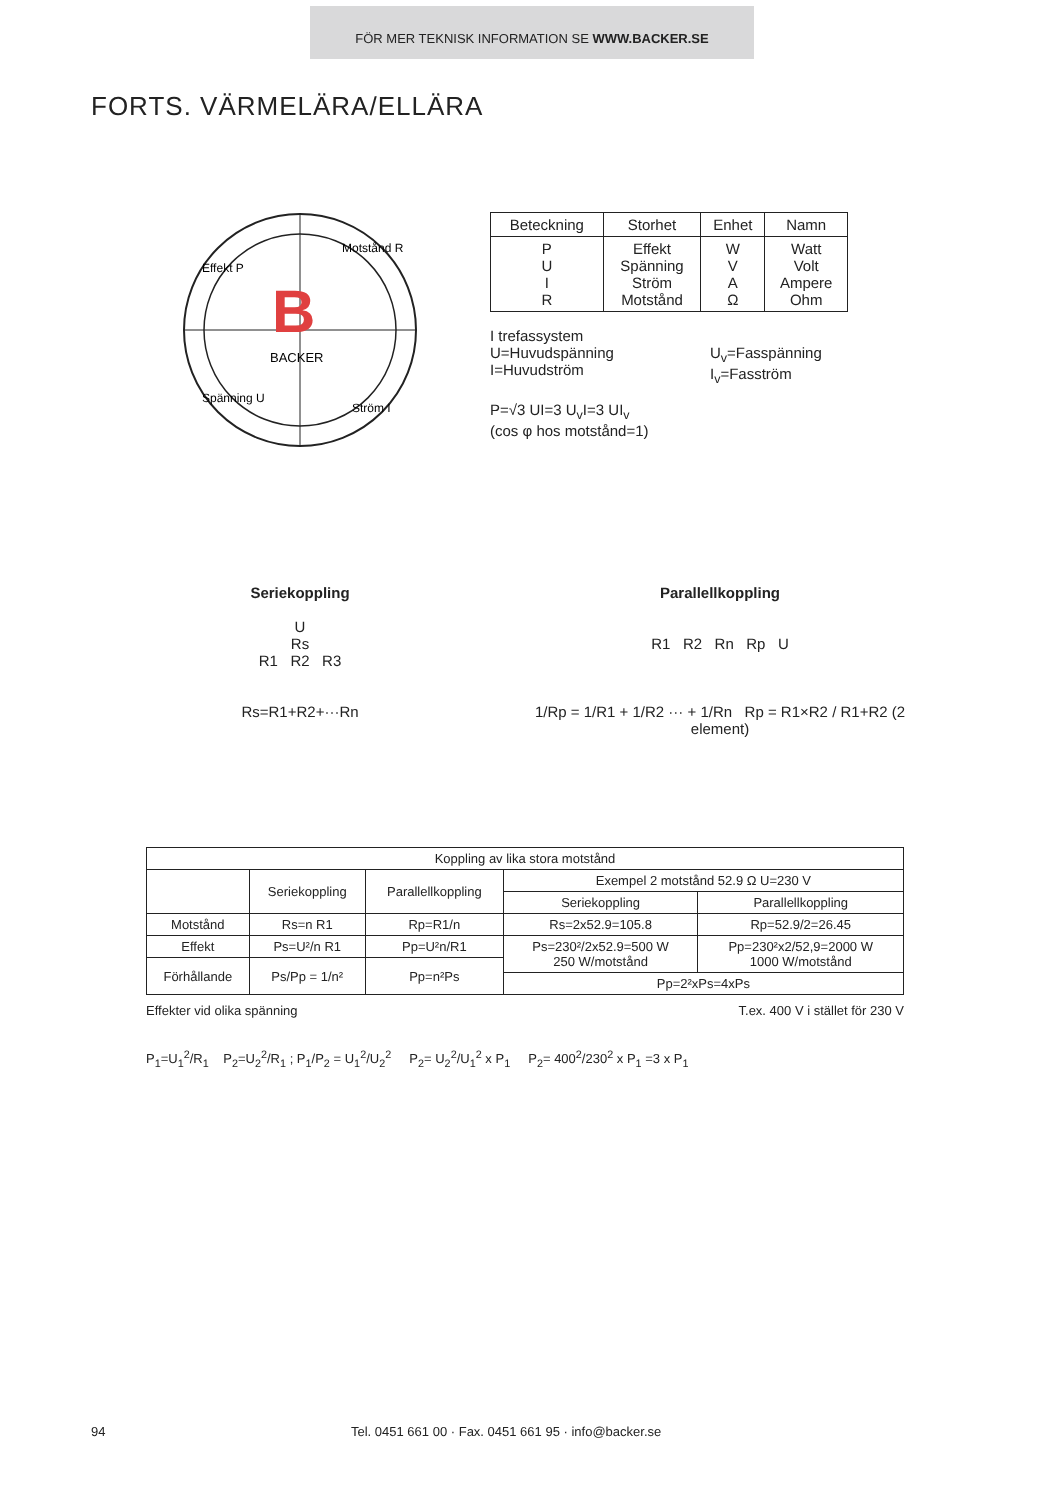FÖR MER TEKNISK INFORMATION SE WWW.BACKER.SE
FORTS. VÄRMELÄRA/ELLÄRA
B
BACKER
Effekt P
Motstånd R
Spänning U
Ström I
| Beteckning | Storhet | Enhet | Namn |
| --- | --- | --- | --- |
| P U I R | Effekt Spänning Ström Motstånd | W V A Ω | Watt Volt Ampere Ohm |
I trefassystem
U=Huvudspänning
I=Huvudström
U<sub>v</sub>=Fasspänning
I<sub>v</sub>=Fasström
P=√3 UI=3 U<sub>v</sub>I=3 UI<sub>v</sub>
(cos φ hos motstånd=1)
Seriekoppling
U
Rs
R1 R2 R3
Rs=R1+R2+···Rn
Parallellkoppling
R1 R2 Rn Rp U
1/Rp = 1/R1 + 1/R2 ··· + 1/Rn Rp = R1×R2 / R1+R2 (2 element)
| Koppling av lika stora motstånd | | | | |
| | Seriekoppling | Parallellkoppling | Exempel 2 motstånd 52.9 Ω U=230 V | |
| | | | Seriekoppling | Parallellkoppling |
| Motstånd | Rs=n R1 | Rp=R1/n | Rs=2x52.9=105.8 | Rp=52.9/2=26.45 |
| Effekt | Ps=U²/n R1 | Pp=U²n/R1 | Ps=230²/2x52.9=500 W 250 W/motstånd | Pp=230²x2/52,9=2000 W 1000 W/motstånd |
| Förhållande | Ps/Pp = 1/n² | Pp=n²Ps | | |
| | | | Pp=2²xPs=4xPs | |
Effekter vid olika spänning T.ex. 400 V i stället för 230 V
P<sub>1</sub>=U<sub>1</sub><sup>2</sup>/R<sub>1</sub> P<sub>2</sub>=U<sub>2</sub><sup>2</sup>/R<sub>1</sub> ; P<sub>1</sub>/P<sub>2</sub> = U<sub>1</sub><sup>2</sup>/U<sub>2</sub><sup>2</sup> P<sub>2</sub>= U<sub>2</sub><sup>2</sup>/U<sub>1</sub><sup>2</sup> x P<sub>1</sub> P<sub>2</sub>= 400<sup>2</sup>/230<sup>2</sup> x P<sub>1</sub> =3 x P<sub>1</sub>
94 Tel. 0451 661 00 · Fax. 0451 661 95 · info@backer.se